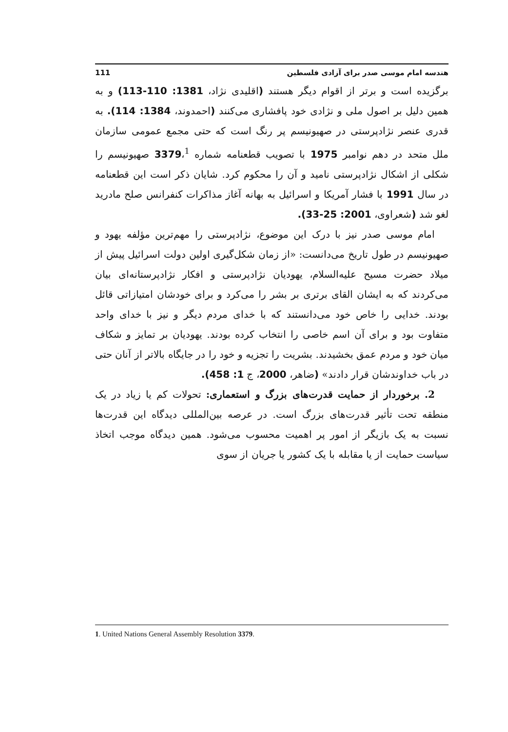هندسه امام موسی صدر برای آزادی فلسطین 111
برگزیده است و برتر از اقوام دیگر هستند (اقلیدی نژاد، 1381: 110-113) و به همین دلیل بر اصول ملی و نژادی خود پافشاری می‌کنند (احمدوند، 1384: 114). به قدری عنصر نژادپرستی در صهیونیسم پر رنگ است که حتی مجمع عمومی سازمان ملل متحد در دهم نوامبر 1975 با تصویب قطعنامه شماره 3379،<sup>1</sup> صهیونیسم را شکلی از اشکال نژادپرستی نامید و آن را محکوم کرد. شایان ذکر است این قطعنامه در سال 1991 با فشار آمریکا و اسرائیل به بهانه آغاز مذاکرات کنفرانس صلح مادرید لغو شد (شعراوی، 2001: 25-33).
امام موسی صدر نیز با درک این موضوع، نژادپرستی را مهم‌ترین مؤلفه یهود و صهیونیسم در طول تاریخ می‌دانست: «از زمان شکل‌گیری اولین دولت اسرائیل پیش از میلاد حضرت مسیح علیه‌السلام، یهودیان نژادپرستی و افکار نژادپرستانه‌ای بیان می‌کردند که به ایشان القای برتری بر بشر را می‌کرد و برای خودشان امتیازاتی قائل بودند. خدایی را خاص خود می‌دانستند که با خدای مردم دیگر و نیز با خدای واحد متفاوت بود و برای آن اسم خاصی را انتخاب کرده بودند. یهودیان بر تمایز و شکاف میان خود و مردم عمق بخشیدند. بشریت را تجزیه و خود را در جایگاه بالاتر از آنان حتی در باب خداوندشان قرار دادند» (ضاهر، 2000، ج 1: 458).
2. برخوردار از حمایت قدرت‌های بزرگ و استعماری: تحولات کم یا زیاد در یک منطقه تحت تأثیر قدرت‌های بزرگ است. در عرصه بین‌المللی دیدگاه این قدرت‌ها نسبت به یک بازیگر از امور پر اهمیت محسوب می‌شود. همین دیدگاه موجب اتخاذ سیاست حمایت از یا مقابله با یک کشور یا جریان از سوی
1. United Nations General Assembly Resolution 3379.